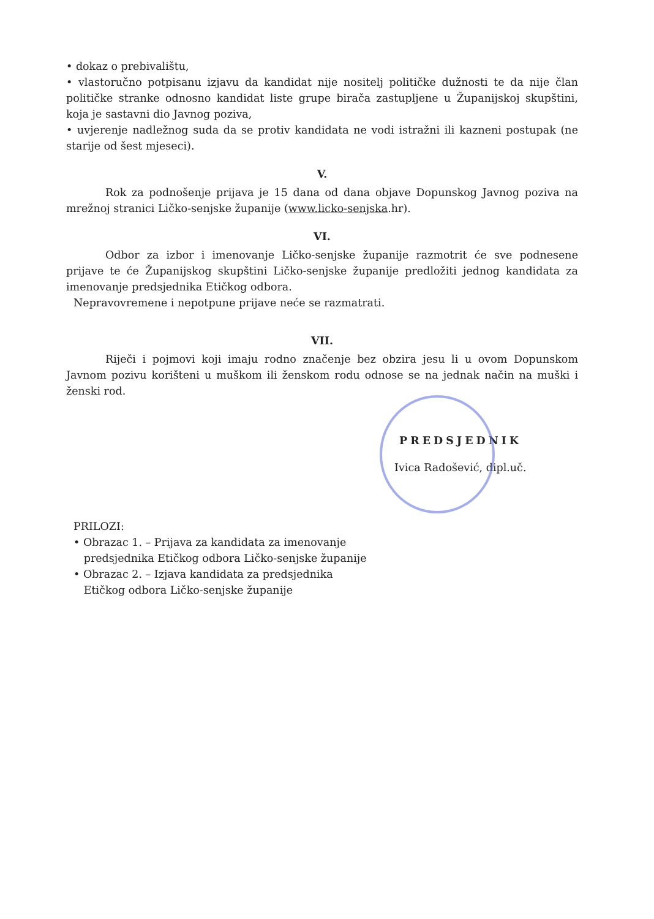• dokaz o prebivalištu,
• vlastoručno potpisanu izjavu da kandidat nije nositelj političke dužnosti te da nije član političke stranke odnosno kandidat liste grupe birača zastupljene u Županijskoj skupštini, koja je sastavni dio Javnog poziva,
• uvjerenje nadležnog suda da se protiv kandidata ne vodi istražni ili kazneni postupak (ne starije od šest mjeseci).
V.
Rok za podnošenje prijava je 15 dana od dana objave Dopunskog Javnog poziva na mrežnoj stranici Ličko-senjske županije (www.licko-senjska.hr).
VI.
Odbor za izbor i imenovanje Ličko-senjske županije razmotrit će sve podnesene prijave te će Županijskog skupštini Ličko-senjske županije predložiti jednog kandidata za imenovanje predsjednika Etičkog odbora.
Nepravovremene i nepotpune prijave neće se razmatrati.
VII.
Riječi i pojmovi koji imaju rodno značenje bez obzira jesu li u ovom Dopunskom Javnom pozivu korišteni u muškom ili ženskom rodu odnose se na jednak način na muški i ženski rod.
PRILOZI:
• Obrazac 1. – Prijava za kandidata za imenovanje
predsjednika Etičkog odbora Ličko-senjske županije
• Obrazac 2. – Izjava kandidata za predsjednika
Etičkog odbora Ličko-senjske županije
PREDSJEDNIK
Ivica Radošević, dipl.uč.